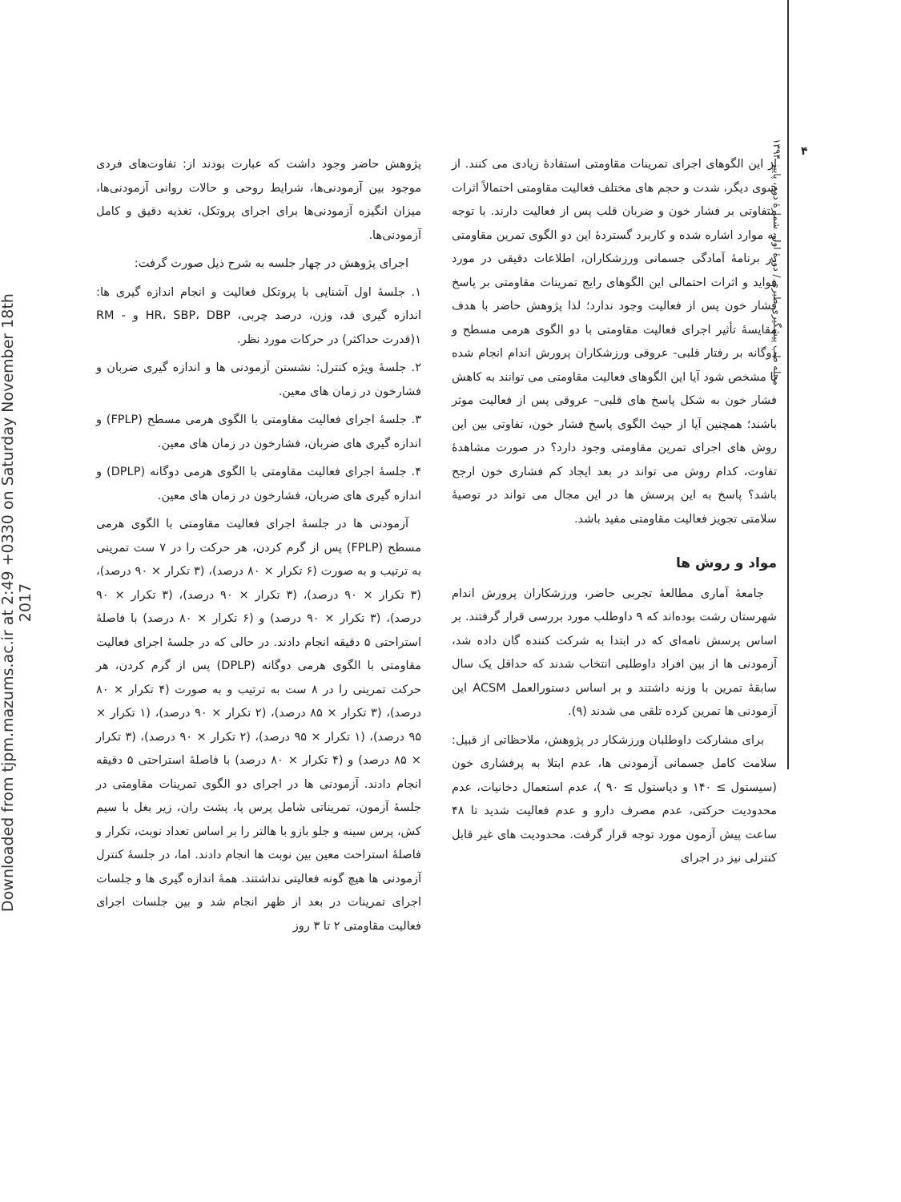۴
مجله طب پیشگیری طبری / دورهٔ اول، شمارهٔ دوم، پاییز ۱۳۹۴
از این الگوهای اجرای تمرینات مقاومتی استفادهٔ زیادی می کنند. از سوی دیگر، شدت و حجم های مختلف فعالیت مقاومتی احتمالاً اثرات متفاوتی بر فشار خون و ضربان قلب پس از فعالیت دارند. با توجه به موارد اشاره شده و کاربرد گستردهٔ این دو الگوی تمرین مقاومتی در برنامهٔ آمادگی جسمانی ورزشکاران، اطلاعات دقیقی در مورد فواید و اثرات احتمالی این الگوهای رایج تمرینات مقاومتی بر پاسخ فشار خون پس از فعالیت وجود ندارد؛ لذا پژوهش حاضر با هدف مقایسهٔ تأثیر اجرای فعالیت مقاومتی با دو الگوی هرمی مسطح و دوگانه بر رفتار قلبی- عروقی ورزشکاران پرورش اندام انجام شده تا مشخص شود آیا این الگوهای فعالیت مقاومتی می توانند به کاهش فشار خون به شکل پاسخ های قلبی– عروقی پس از فعالیت موثر باشند؛ همچنین آیا از حیث الگوی پاسخ فشار خون، تفاوتی بین این روش های اجرای تمرین مقاومتی وجود دارد؟ در صورت مشاهدهٔ تفاوت، کدام روش می تواند در بعد ایجاد کم فشاری خون ارجح باشد؟ پاسخ به این پرسش ها در این مجال می تواند در توصیهٔ سلامتی تجویز فعالیت مقاومتی مفید باشد.
مواد و روش ها
جامعهٔ آماری مطالعهٔ تجربی حاضر، ورزشکاران پرورش اندام شهرستان رشت بوده‌اند که ۹ داوطلب مورد بررسی قرار گرفتند. بر اساس پرسش نامه‌ای که در ابتدا به شرکت کننده گان داده شد، آزمودنی ها از بین افراد داوطلبی انتخاب شدند که حداقل یک سال سابقهٔ تمرین با وزنه داشتند و بر اساس دستورالعمل ACSM این آزمودنی ها تمرین کرده تلقی می شدند (۹).
برای مشارکت داوطلبان ورزشکار در پژوهش، ملاحظاتی از قبیل: سلامت کامل جسمانی آزمودنی ها، عدم ابتلا به پرفشاری خون (سیستول ≥ ۱۴۰ و دیاستول ≥ ۹۰ )، عدم استعمال دخانیات، عدم محدودیت حرکتی، عدم مصرف دارو و عدم فعالیت شدید تا ۴۸ ساعت پیش آزمون مورد توجه قرار گرفت. محدودیت های غیر قابل کنترلی نیز در اجرای
پژوهش حاضر وجود داشت که عبارت بودند از: تفاوت‌های فردی موجود بین آزمودنی‌ها، شرایط روحی و حالات روانی آزمودنی‌ها، میزان انگیزه آزمودنی‌ها برای اجرای پروتکل، تغذیه دقیق و کامل آزمودنی‌ها.
اجرای پژوهش در چهار جلسه به شرح ذیل صورت گرفت:
۱. جلسهٔ اول آشنایی با پروتکل فعالیت و انجام اندازه گیری ها: اندازه گیری قد، وزن، درصد چربی، HR، SBP، DBP و RM - ۱(قدرت حداکثر) در حرکات مورد نظر.
۲. جلسهٔ ویژه کنترل: نشستن آزمودنی ها و اندازه گیری ضربان و فشارخون در زمان های معین.
۳. جلسهٔ اجرای فعالیت مقاومتی با الگوی هرمی مسطح (FPLP) و اندازه گیری های ضربان، فشارخون در زمان های معین.
۴. جلسهٔ اجرای فعالیت مقاومتی با الگوی هرمی دوگانه (DPLP) و اندازه گیری های ضربان، فشارخون در زمان های معین.
آزمودنی ها در جلسهٔ اجرای فعالیت مقاومتی با الگوی هرمی مسطح (FPLP) پس از گرم کردن، هر حرکت را در ۷ ست تمرینی به ترتیب و به صورت (۶ تکرار × ۸۰ درصد)، (۳ تکرار × ۹۰ درصد)، (۳ تکرار × ۹۰ درصد)، (۳ تکرار × ۹۰ درصد)، (۳ تکرار × ۹۰ درصد)، (۳ تکرار × ۹۰ درصد) و (۶ تکرار × ۸۰ درصد) با فاصلهٔ استراحتی ۵ دقیقه انجام دادند. در حالی که در جلسهٔ اجرای فعالیت مقاومتی با الگوی هرمی دوگانه (DPLP) پس از گرم کردن، هر حرکت تمرینی را در ۸ ست به ترتیب و به صورت (۴ تکرار × ۸۰ درصد)، (۳ تکرار × ۸۵ درصد)، (۲ تکرار × ۹۰ درصد)، (۱ تکرار × ۹۵ درصد)، (۱ تکرار × ۹۵ درصد)، (۲ تکرار × ۹۰ درصد)، (۳ تکرار × ۸۵ درصد) و (۴ تکرار × ۸۰ درصد) با فاصلهٔ استراحتی ۵ دقیقه انجام دادند. آزمودنی ها در اجرای دو الگوی تمرینات مقاومتی در جلسهٔ آزمون، تمریناتی شامل پرس پا، پشت ران، زیر بغل با سیم کش، پرس سینه و جلو بازو با هالتر را بر اساس تعداد نوبت، تکرار و فاصلهٔ استراحت معین بین نوبت ها انجام دادند. اما، در جلسهٔ کنترل آزمودنی ها هیچ گونه فعالیتی نداشتند. همهٔ اندازه گیری ها و جلسات اجرای تمرینات در بعد از ظهر انجام شد و بین جلسات اجرای فعالیت مقاومتی ۲ تا ۳ روز
Downloaded from tjpm.mazums.ac.ir at 2:49 +0330 on Saturday November 18th 2017